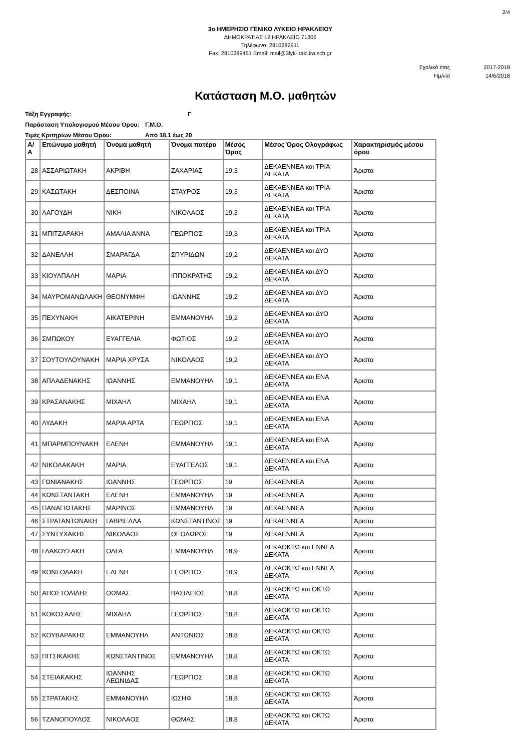2/4
3ο ΗΜΕΡΗΣΙΟ ΓΕΝΙΚΟ ΛΥΚΕΙΟ ΗΡΑΚΛΕΙΟΥ
ΔΗΜΟΚΡΑΤΙΑΣ 12 ΗΡΑΚΛΕΙΟ 71306
Τηλέφωνο: 2810282911
Fax: 2810289451 Email: mail@3lyk-irakl.ira.sch.gr
Σχολικό έτος 2017-2018
Ημ/νία 14/6/2018
Κατάσταση Μ.Ο. μαθητών
Τάξη Εγγραφής: Γ
Παράσταση Υπολογισμού Μέσου Όρου: Γ.Μ.Ο.
Τιμές Κριτηρίων Μέσου Όρου: Από 18,1 έως 20
| Α/Α | Επώνυμο μαθητή | Όνομα μαθητή | Όνομα πατέρα | Μέσος Όρος | Μέσος Όρος Ολογράφως | Χαρακτηρισμός μέσου όρου |
| --- | --- | --- | --- | --- | --- | --- |
| 28 | ΑΣΣΑΡΙΩΤΑΚΗ | ΑΚΡΙΒΗ | ΖΑΧΑΡΙΑΣ | 19,3 | ΔΕΚΑΕΝΝΕΑ και ΤΡΙΑ ΔΕΚΑΤΑ | Άριστα |
| 29 | ΚΑΣΩΤΑΚΗ | ΔΕΣΠΟΙΝΑ | ΣΤΑΥΡΟΣ | 19,3 | ΔΕΚΑΕΝΝΕΑ και ΤΡΙΑ ΔΕΚΑΤΑ | Άριστα |
| 30 | ΛΑΓΟΥΔΗ | ΝΙΚΗ | ΝΙΚΟΛΑΟΣ | 19,3 | ΔΕΚΑΕΝΝΕΑ και ΤΡΙΑ ΔΕΚΑΤΑ | Άριστα |
| 31 | ΜΠΙΤΖΑΡΑΚΗ | ΑΜΑΛΙΑ ΑΝΝΑ | ΓΕΩΡΓΙΟΣ | 19,3 | ΔΕΚΑΕΝΝΕΑ και ΤΡΙΑ ΔΕΚΑΤΑ | Άριστα |
| 32 | ΔΑΝΕΛΛΗ | ΣΜΑΡΑΓΔΑ | ΣΠΥΡΙΔΩΝ | 19,2 | ΔΕΚΑΕΝΝΕΑ και ΔΥΟ ΔΕΚΑΤΑ | Άριστα |
| 33 | ΚΙΟΥΛΠΑΛΗ | ΜΑΡΙΑ | ΙΠΠΟΚΡΑΤΗΣ | 19,2 | ΔΕΚΑΕΝΝΕΑ και ΔΥΟ ΔΕΚΑΤΑ | Άριστα |
| 34 | ΜΑΥΡΟΜΑΝΩΛΑΚΗ | ΘΕΟΝΥΜΦΗ | ΙΩΑΝΝΗΣ | 19,2 | ΔΕΚΑΕΝΝΕΑ και ΔΥΟ ΔΕΚΑΤΑ | Άριστα |
| 35 | ΠΕΧΥΝΑΚΗ | ΑΙΚΑΤΕΡΙΝΗ | ΕΜΜΑΝΟΥΗΛ | 19,2 | ΔΕΚΑΕΝΝΕΑ και ΔΥΟ ΔΕΚΑΤΑ | Άριστα |
| 36 | ΣΜΠΩΚΟΥ | ΕΥΑΓΓΕΛΙΑ | ΦΩΤΙΟΣ | 19,2 | ΔΕΚΑΕΝΝΕΑ και ΔΥΟ ΔΕΚΑΤΑ | Άριστα |
| 37 | ΣΟΥΤΟΥΛΟΥΝΑΚΗ | ΜΑΡΙΑ ΧΡΥΣΑ | ΝΙΚΟΛΑΟΣ | 19,2 | ΔΕΚΑΕΝΝΕΑ και ΔΥΟ ΔΕΚΑΤΑ | Άριστα |
| 38 | ΑΠΛΑΔΕΝΑΚΗΣ | ΙΩΑΝΝΗΣ | ΕΜΜΑΝΟΥΗΛ | 19,1 | ΔΕΚΑΕΝΝΕΑ και ΕΝΑ ΔΕΚΑΤΑ | Άριστα |
| 39 | ΚΡΑΣΑΝΑΚΗΣ | ΜΙΧΑΗΛ | ΜΙΧΑΗΛ | 19,1 | ΔΕΚΑΕΝΝΕΑ και ΕΝΑ ΔΕΚΑΤΑ | Άριστα |
| 40 | ΛΥΔΑΚΗ | ΜΑΡΙΑ ΑΡΤΑ | ΓΕΩΡΓΙΟΣ | 19,1 | ΔΕΚΑΕΝΝΕΑ και ΕΝΑ ΔΕΚΑΤΑ | Άριστα |
| 41 | ΜΠΑΡΜΠΟΥΝΑΚΗ | ΕΛΕΝΗ | ΕΜΜΑΝΟΥΗΛ | 19,1 | ΔΕΚΑΕΝΝΕΑ και ΕΝΑ ΔΕΚΑΤΑ | Άριστα |
| 42 | ΝΙΚΟΛΑΚΑΚΗ | ΜΑΡΙΑ | ΕΥΑΓΓΕΛΟΣ | 19,1 | ΔΕΚΑΕΝΝΕΑ και ΕΝΑ ΔΕΚΑΤΑ | Άριστα |
| 43 | ΓΩΝΙΑΝΑΚΗΣ | ΙΩΑΝΝΗΣ | ΓΕΩΡΓΙΟΣ | 19 | ΔΕΚΑΕΝΝΕΑ | Άριστα |
| 44 | ΚΩΝΣΤΑΝΤΑΚΗ | ΕΛΕΝΗ | ΕΜΜΑΝΟΥΗΛ | 19 | ΔΕΚΑΕΝΝΕΑ | Άριστα |
| 45 | ΠΑΝΑΓΙΩΤΑΚΗΣ | ΜΑΡΙΝΟΣ | ΕΜΜΑΝΟΥΗΛ | 19 | ΔΕΚΑΕΝΝΕΑ | Άριστα |
| 46 | ΣΤΡΑΤΑΝΤΩΝΑΚΗ | ΓΑΒΡΙΕΛΛΑ | ΚΩΝΣΤΑΝΤΙΝΟΣ | 19 | ΔΕΚΑΕΝΝΕΑ | Άριστα |
| 47 | ΣΥΝΤΥΧΑΚΗΣ | ΝΙΚΟΛΑΟΣ | ΘΕΟΔΩΡΟΣ | 19 | ΔΕΚΑΕΝΝΕΑ | Άριστα |
| 48 | ΓΛΑΚΟΥΣΑΚΗ | ΟΛΓΑ | ΕΜΜΑΝΟΥΗΛ | 18,9 | ΔΕΚΑΟΚΤΩ και ΕΝΝΕΑ ΔΕΚΑΤΑ | Άριστα |
| 49 | ΚΟΝΣΟΛΑΚΗ | ΕΛΕΝΗ | ΓΕΩΡΓΙΟΣ | 18,9 | ΔΕΚΑΟΚΤΩ και ΕΝΝΕΑ ΔΕΚΑΤΑ | Άριστα |
| 50 | ΑΠΟΣΤΟΛΙΔΗΣ | ΘΩΜΑΣ | ΒΑΣΙΛΕΙΟΣ | 18,8 | ΔΕΚΑΟΚΤΩ και ΟΚΤΩ ΔΕΚΑΤΑ | Άριστα |
| 51 | ΚΟΚΟΣΑΛΗΣ | ΜΙΧΑΗΛ | ΓΕΩΡΓΙΟΣ | 18,8 | ΔΕΚΑΟΚΤΩ και ΟΚΤΩ ΔΕΚΑΤΑ | Άριστα |
| 52 | ΚΟΥΒΑΡΑΚΗΣ | ΕΜΜΑΝΟΥΗΛ | ΑΝΤΩΝΙΟΣ | 18,8 | ΔΕΚΑΟΚΤΩ και ΟΚΤΩ ΔΕΚΑΤΑ | Άριστα |
| 53 | ΠΙΤΣΙΚΑΚΗΣ | ΚΩΝΣΤΑΝΤΙΝΟΣ | ΕΜΜΑΝΟΥΗΛ | 18,8 | ΔΕΚΑΟΚΤΩ και ΟΚΤΩ ΔΕΚΑΤΑ | Άριστα |
| 54 | ΣΤΕΙΑΚΑΚΗΣ | ΙΩΑΝΝΗΣ ΛΕΩΝΙΔΑΣ | ΓΕΩΡΓΙΟΣ | 18,8 | ΔΕΚΑΟΚΤΩ και ΟΚΤΩ ΔΕΚΑΤΑ | Άριστα |
| 55 | ΣΤΡΑΤΑΚΗΣ | ΕΜΜΑΝΟΥΗΛ | ΙΩΣΗΦ | 18,8 | ΔΕΚΑΟΚΤΩ και ΟΚΤΩ ΔΕΚΑΤΑ | Άριστα |
| 56 | ΤΖΑΝΟΠΟΥΛΟΣ | ΝΙΚΟΛΑΟΣ | ΘΩΜΑΣ | 18,8 | ΔΕΚΑΟΚΤΩ και ΟΚΤΩ ΔΕΚΑΤΑ | Άριστα |